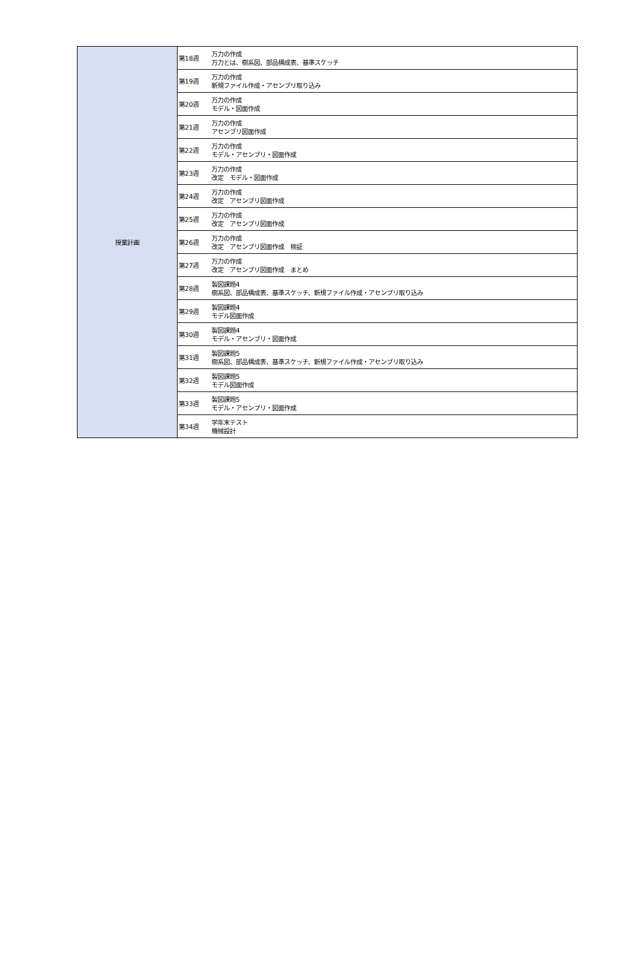| 授業計画 | 第18週 | 万力の作成 万力とは、樹系図、部品構成表、基準スケッチ |
| | 第19週 | 万力の作成 新規ファイル作成・アセンブリ取り込み |
| | 第20週 | 万力の作成 モデル・図面作成 |
| | 第21週 | 万力の作成 アセンブリ図面作成 |
| | 第22週 | 万力の作成 モデル・アセンブリ・図面作成 |
| | 第23週 | 万力の作成 改定 モデル・図面作成 |
| | 第24週 | 万力の作成 改定 アセンブリ図面作成 |
| | 第25週 | 万力の作成 改定 アセンブリ図面作成 |
| | 第26週 | 万力の作成 改定 アセンブリ図面作成 検証 |
| | 第27週 | 万力の作成 改定 アセンブリ図面作成 まとめ |
| | 第28週 | 製図課題4 樹系図、部品構成表、基準スケッチ、新規ファイル作成・アセンブリ取り込み |
| | 第29週 | 製図課題4 モデル図面作成 |
| | 第30週 | 製図課題4 モデル・アセンブリ・図面作成 |
| | 第31週 | 製図課題5 樹系図、部品構成表、基準スケッチ、新規ファイル作成・アセンブリ取り込み |
| | 第32週 | 製図課題5 モデル図面作成 |
| | 第33週 | 製図課題5 モデル・アセンブリ・図面作成 |
| | 第34週 | 学年末テスト 機械設計 |